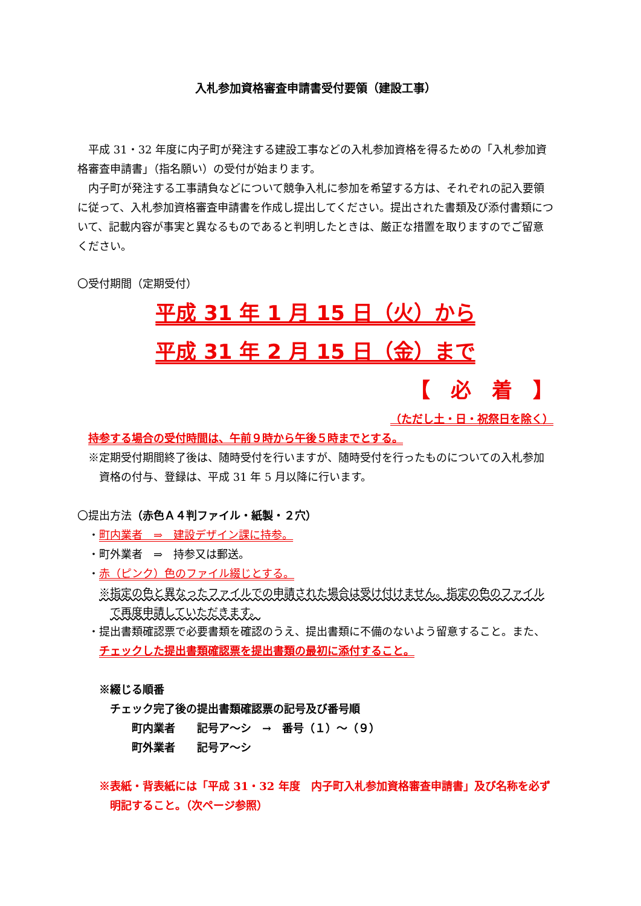入札参加資格審査申請書受付要領（建設工事）
平成 31・32 年度に内子町が発注する建設工事などの入札参加資格を得るための「入札参加資格審査申請書」（指名願い）の受付が始まります。
内子町が発注する工事請負などについて競争入札に参加を希望する方は、それぞれの記入要領に従って、入札参加資格審査申請書を作成し提出してください。提出された書類及び添付書類について、記載内容が事実と異なるものであると判明したときは、厳正な措置を取りますのでご留意ください。
〇受付期間（定期受付）
平成 31 年 1 月 15 日（火）から
平成 31 年 2 月 15 日（金）まで
【　必　着　】
（ただし土・日・祝祭日を除く）
持参する場合の受付時間は、午前９時から午後５時までとする。
※定期受付期間終了後は、随時受付を行いますが、随時受付を行ったものについての入札参加資格の付与、登録は、平成 31 年 5 月以降に行います。
〇提出方法（赤色Ａ４判ファイル・紙製・２穴）
・町内業者　⇒　建設デザイン課に持参。
・町外業者　⇒　持参又は郵送。
・赤（ピンク）色のファイル綴じとする。
※指定の色と異なったファイルでの申請された場合は受け付けません。指定の色のファイルで再度申請していただきます。
・提出書類確認票で必要書類を確認のうえ、提出書類に不備のないよう留意すること。また、チェックした提出書類確認票を提出書類の最初に添付すること。
※綴じる順番
チェック完了後の提出書類確認票の記号及び番号順
町内業者　　記号ア～シ　→　番号（１）～（９）
町外業者　　記号ア～シ
※表紙・背表紙には「平成 31・32 年度　内子町入札参加資格審査申請書」及び名称を必ず明記すること。（次ページ参照）